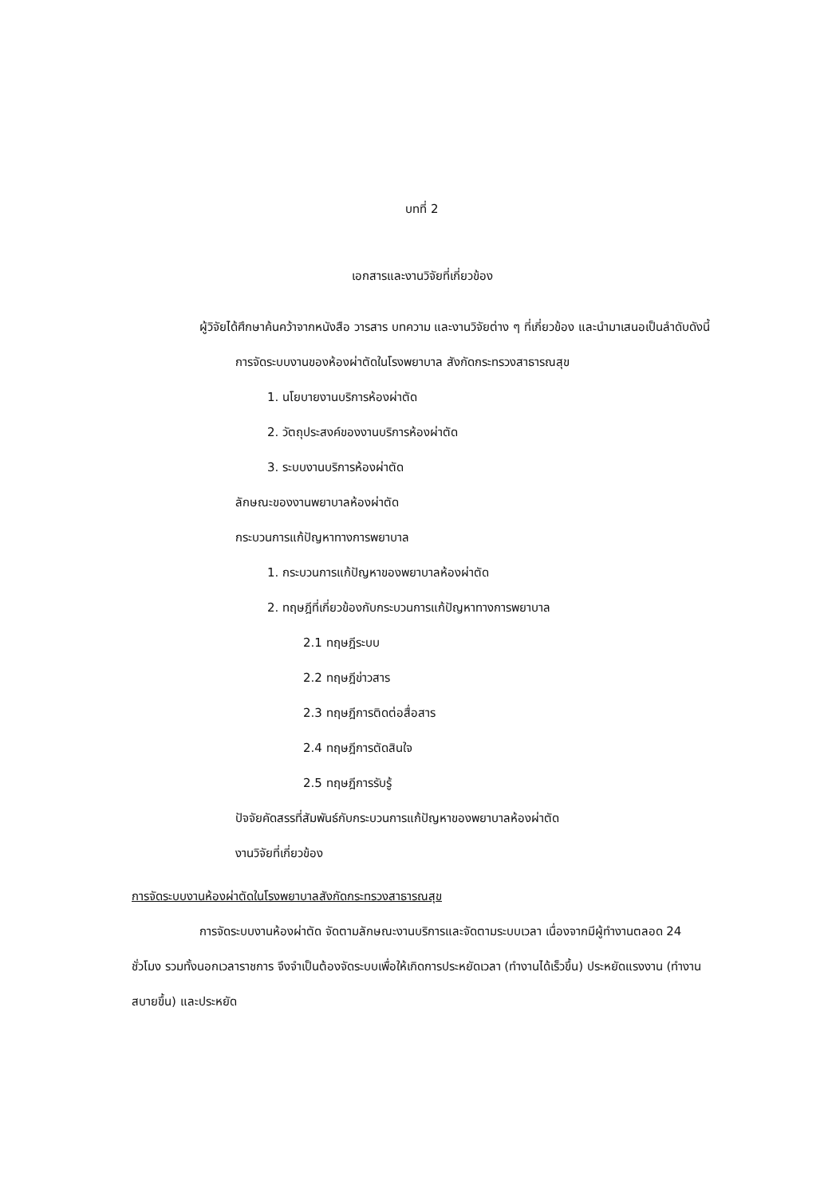บทที่ 2
เอกสารและงานวิจัยที่เกี่ยวข้อง
ผู้วิจัยได้ศึกษาค้นคว้าจากหนังสือ วารสาร บทความ และงานวิจัยต่าง ๆ ที่เกี่ยวข้อง และนำมาเสนอเป็นลำดับดังนี้
การจัดระบบงานของห้องผ่าตัดในโรงพยาบาล สังกัดกระทรวงสาธารณสุข
1. นโยบายงานบริการห้องผ่าตัด
2. วัตถุประสงค์ของงานบริการห้องผ่าตัด
3. ระบบงานบริการห้องผ่าตัด
ลักษณะของงานพยาบาลห้องผ่าตัด
กระบวนการแก้ปัญหาทางการพยาบาล
1. กระบวนการแก้ปัญหาของพยาบาลห้องผ่าตัด
2. ทฤษฎีที่เกี่ยวข้องกับกระบวนการแก้ปัญหาทางการพยาบาล
2.1 ทฤษฎีระบบ
2.2 ทฤษฎีข่าวสาร
2.3 ทฤษฎีการติดต่อสื่อสาร
2.4 ทฤษฎีการตัดสินใจ
2.5 ทฤษฎีการรับรู้
ปัจจัยคัดสรรที่สัมพันธ์กับกระบวนการแก้ปัญหาของพยาบาลห้องผ่าตัด
งานวิจัยที่เกี่ยวข้อง
การจัดระบบงานห้องผ่าตัดในโรงพยาบาลสังกัดกระทรวงสาธารณสุข
การจัดระบบงานห้องผ่าตัด จัดตามลักษณะงานบริการและจัดตามระบบเวลา เนื่องจากมีผู้ทำงานตลอด 24 ชั่วโมง รวมทั้งนอกเวลาราชการ จึงจำเป็นต้องจัดระบบเพื่อให้เกิดการประหยัดเวลา (ทำงานได้เร็วขึ้น) ประหยัดแรงงาน (ทำงานสบายขึ้น) และประหยัด